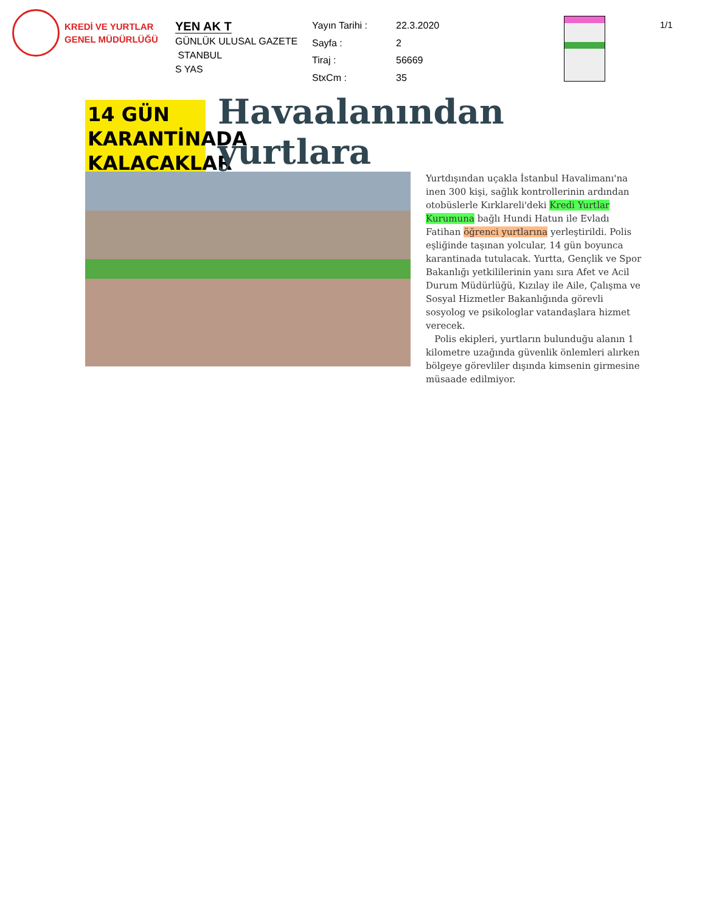KREDİ VE YURTLAR
GENEL MÜDÜRLÜĞÜ
YEN AK T
GÜNLÜK ULUSAL GAZETE
STANBUL
S YAS
Yayın Tarihi : 22.3.2020 Sayfa : 2 Tiraj : 56669 StxCm : 35
1/1
14 GÜN KARANTİNADA KALACAKLAR
Havaalanından yurtlara
Yurtdışından uçakla İstanbul Havalimanı'na inen 300 kişi, sağlık kontrollerinin ardından otobüslerle Kırklareli'deki Kredi Yurtlar Kurumuna bağlı Hundi Hatun ile Evladı Fatihan öğrenci yurtlarına yerleştirildi. Polis eşliğinde taşınan yolcular, 14 gün boyunca karantinada tutulacak. Yurtta, Gençlik ve Spor Bakanlığı yetkililerinin yanı sıra Afet ve Acil Durum Müdürlüğü, Kızılay ile Aile, Çalışma ve Sosyal Hizmetler Bakanlığında görevli sosyolog ve psikologlar vatandaşlara hizmet verecek.
Polis ekipleri, yurtların bulunduğu alanın 1 kilometre uzağında güvenlik önlemleri alırken bölgeye görevliler dışında kimsenin girmesine müsaade edilmiyor.